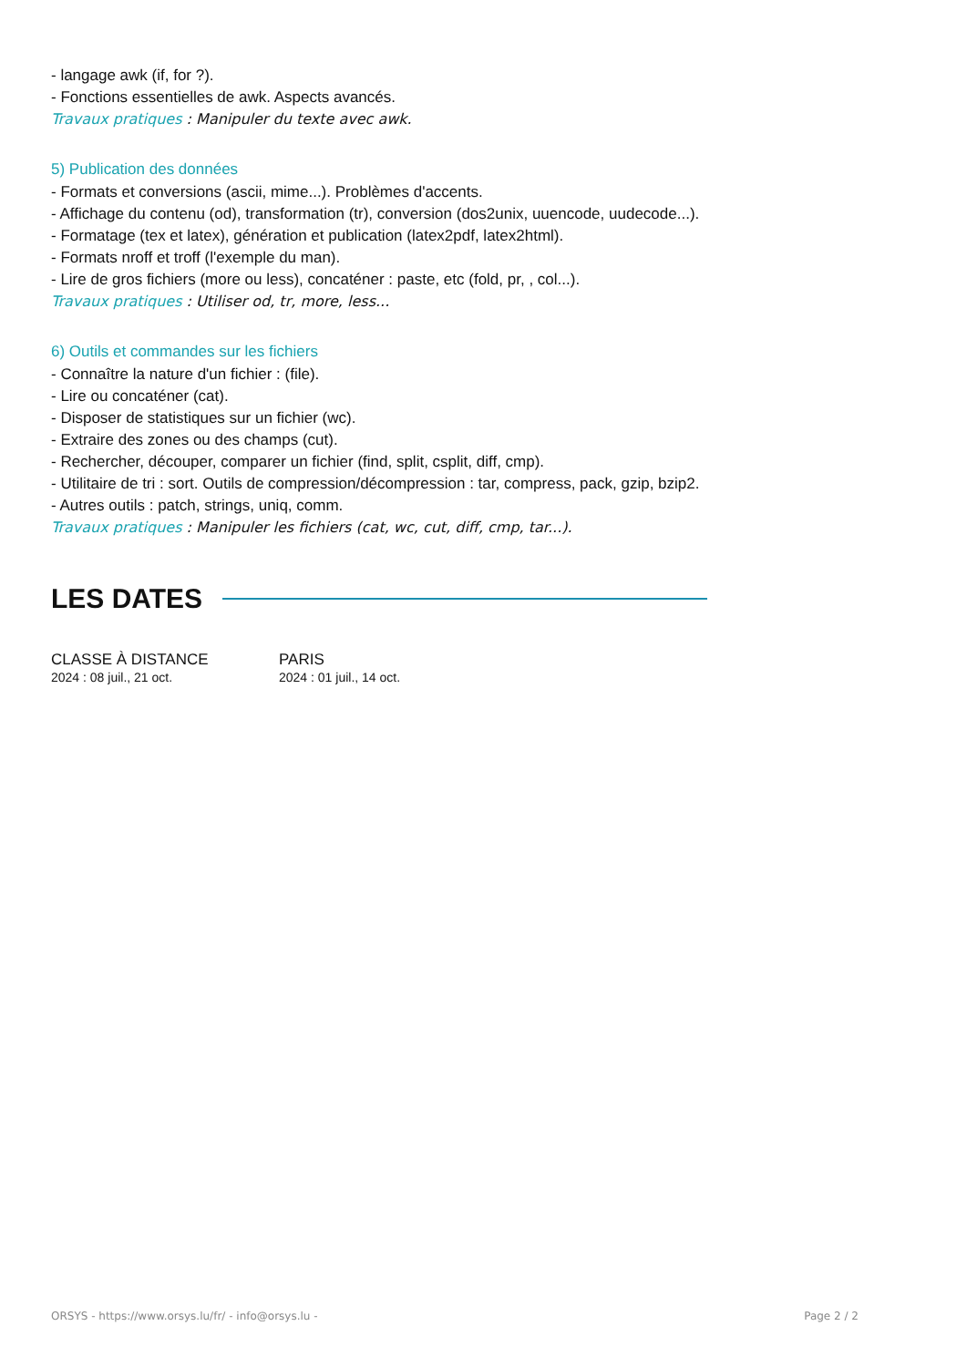- langage awk (if, for ?).
- Fonctions essentielles de awk. Aspects avancés.
Travaux pratiques : Manipuler du texte avec awk.
5) Publication des données
- Formats et conversions (ascii, mime...). Problèmes d'accents.
- Affichage du contenu (od), transformation (tr), conversion (dos2unix, uuencode, uudecode...).
- Formatage (tex et latex), génération et publication (latex2pdf, latex2html).
- Formats nroff et troff (l'exemple du man).
- Lire de gros fichiers (more ou less), concaténer : paste, etc (fold, pr, , col...).
Travaux pratiques : Utiliser od, tr, more, less...
6) Outils et commandes sur les fichiers
- Connaître la nature d'un fichier : (file).
- Lire ou concaténer (cat).
- Disposer de statistiques sur un fichier (wc).
- Extraire des zones ou des champs (cut).
- Rechercher, découper, comparer un fichier (find, split, csplit, diff, cmp).
- Utilitaire de tri : sort. Outils de compression/décompression : tar, compress, pack, gzip, bzip2.
- Autres outils : patch, strings, uniq, comm.
Travaux pratiques : Manipuler les fichiers (cat, wc, cut, diff, cmp, tar...).
LES DATES
CLASSE À DISTANCE
2024 : 08 juil., 21 oct.
PARIS
2024 : 01 juil., 14 oct.
ORSYS - https://www.orsys.lu/fr/ - info@orsys.lu - Page 2 / 2